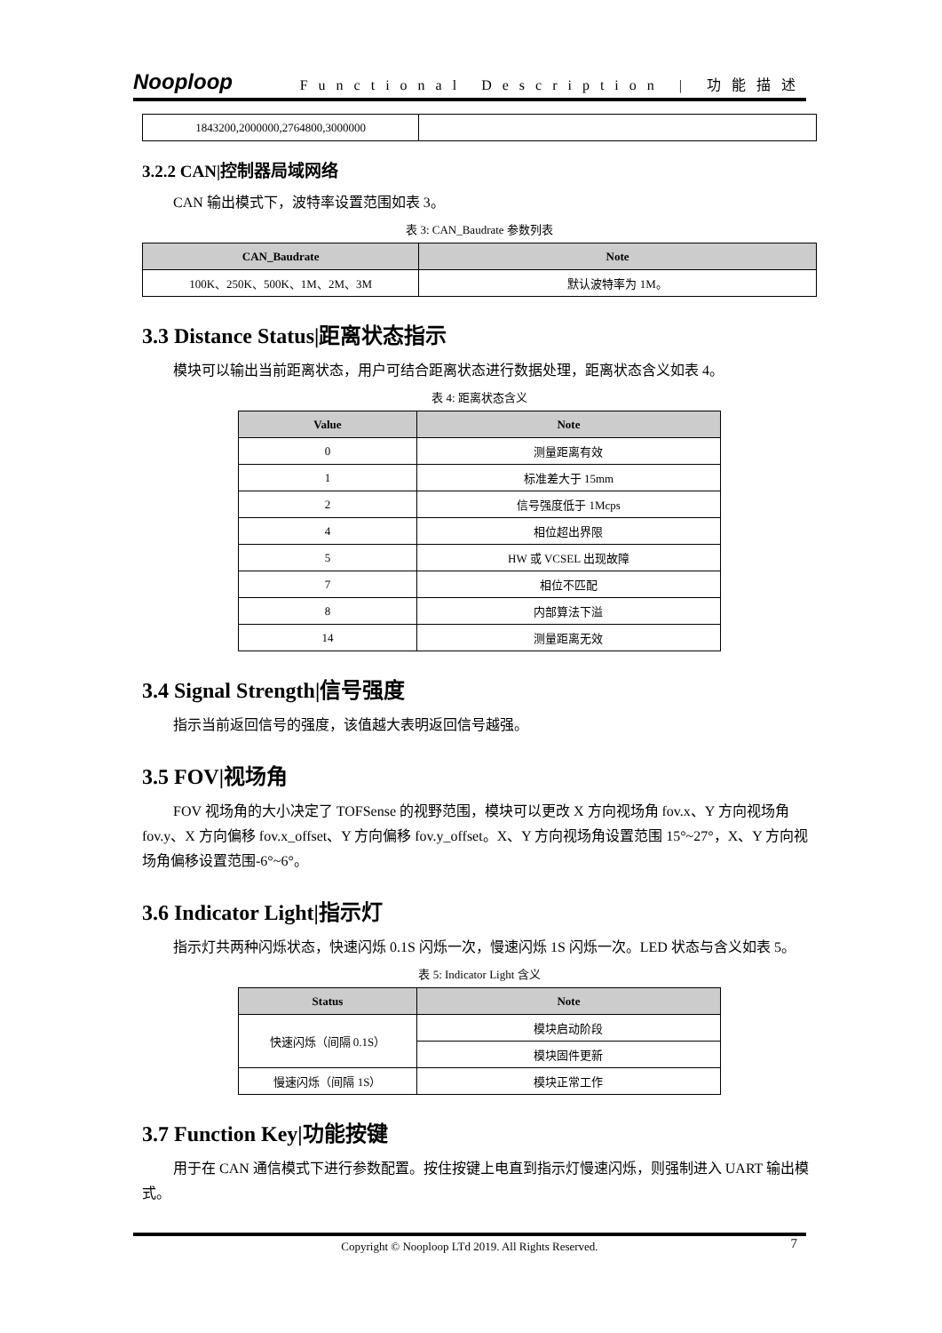Nooploop Functional Description | 功能描述
| 1843200,2000000,2764800,3000000 | |
3.2.2 CAN|控制器局域网络
CAN 输出模式下，波特率设置范围如表 3。
表 3: CAN_Baudrate 参数列表
| CAN_Baudrate | Note |
| --- | --- |
| 100K、250K、500K、1M、2M、3M | 默认波特率为 1M。 |
3.3 Distance Status|距离状态指示
模块可以输出当前距离状态，用户可结合距离状态进行数据处理，距离状态含义如表 4。
表 4: 距离状态含义
| Value | Note |
| --- | --- |
| 0 | 测量距离有效 |
| 1 | 标准差大于 15mm |
| 2 | 信号强度低于 1Mcps |
| 4 | 相位超出界限 |
| 5 | HW 或 VCSEL 出现故障 |
| 7 | 相位不匹配 |
| 8 | 内部算法下溢 |
| 14 | 测量距离无效 |
3.4 Signal Strength|信号强度
指示当前返回信号的强度，该值越大表明返回信号越强。
3.5 FOV|视场角
FOV 视场角的大小决定了 TOFSense 的视野范围，模块可以更改 X 方向视场角 fov.x、Y 方向视场角 fov.y、X 方向偏移 fov.x_offset、Y 方向偏移 fov.y_offset。X、Y 方向视场角设置范围 15°~27°，X、Y 方向视场角偏移设置范围-6°~6°。
3.6 Indicator Light|指示灯
指示灯共两种闪烁状态，快速闪烁 0.1S 闪烁一次，慢速闪烁 1S 闪烁一次。LED 状态与含义如表 5。
表 5: Indicator Light 含义
| Status | Note |
| --- | --- |
| 快速闪烁（间隔 0.1S） | 模块启动阶段 |
| | 模块固件更新 |
| 慢速闪烁（间隔 1S） | 模块正常工作 |
3.7 Function Key|功能按键
用于在 CAN 通信模式下进行参数配置。按住按键上电直到指示灯慢速闪烁，则强制进入 UART 输出模式。
Copyright © Nooploop LTd 2019. All Rights Reserved. 7